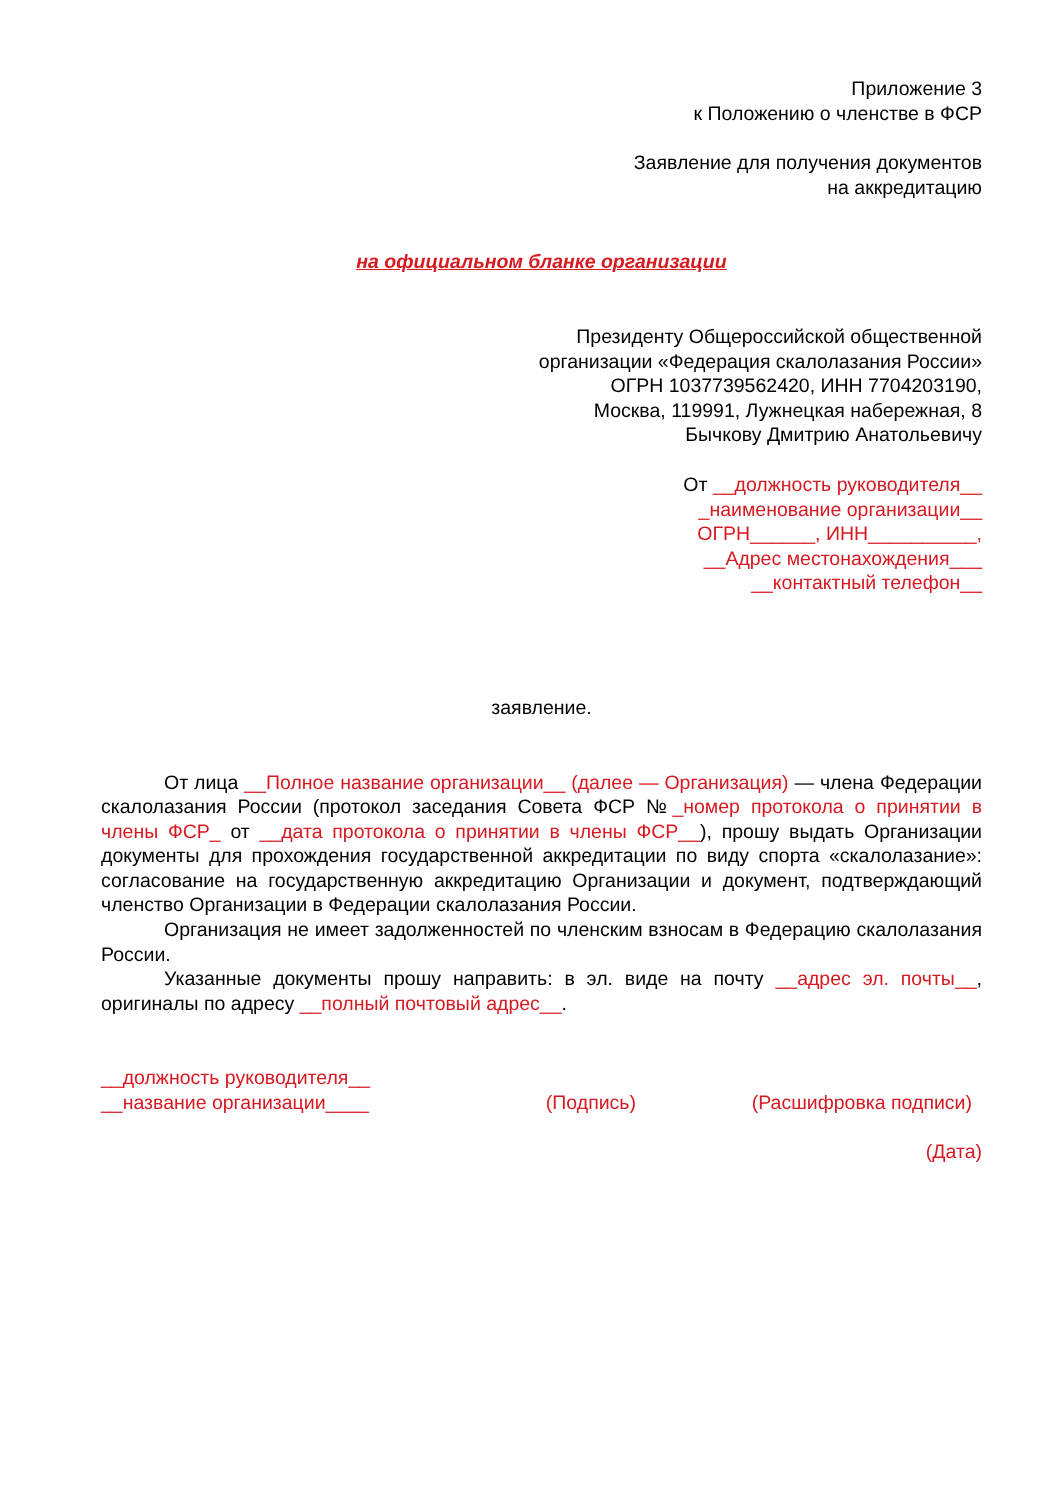Приложение 3
к Положению о членстве в ФСР
Заявление для получения документов
на аккредитацию
на официальном бланке организации
Президенту Общероссийской общественной
организации «Федерация скалолазания России»
ОГРН 1037739562420, ИНН 7704203190,
Москва, 119991, Лужнецкая набережная, 8
Бычкову Дмитрию Анатольевичу
От __должность руководителя__
_наименование организации__
ОГРН______, ИНН__________,
__Адрес местонахождения___
__контактный телефон__
заявление.
От лица __Полное название организации__ (далее — Организация) — члена Федерации скалолазания России (протокол заседания Совета ФСР №_номер протокола о принятии в члены ФСР_ от __дата протокола о принятии в члены ФСР__), прошу выдать Организации документы для прохождения государственной аккредитации по виду спорта «скалолазание»: согласование на государственную аккредитацию Организации и документ, подтверждающий членство Организации в Федерации скалолазания России.
Организация не имеет задолженностей по членским взносам в Федерацию скалолазания России.
Указанные документы прошу направить: в эл. виде на почту __адрес эл. почты__, оригиналы по адресу __полный почтовый адрес__.
__должность руководителя__
__название организации____
(Подпись)
(Расшифровка подписи)
(Дата)